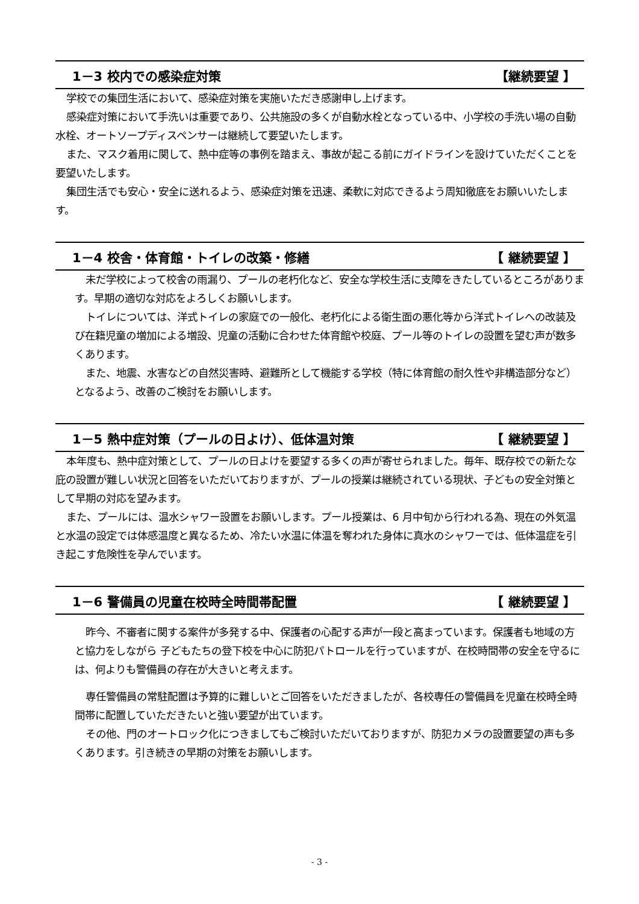1－3 校内での感染症対策 【継続要望 】
学校での集団生活において、感染症対策を実施いただき感謝申し上げます。
感染症対策において手洗いは重要であり、公共施設の多くが自動水栓となっている中、小学校の手洗い場の自動水栓、オートソープディスペンサーは継続して要望いたします。
また、マスク着用に関して、熱中症等の事例を踏まえ、事故が起こる前にガイドラインを設けていただくことを要望いたします。
集団生活でも安心・安全に送れるよう、感染症対策を迅速、柔軟に対応できるよう周知徹底をお願いいたします。
1－4 校舎・体育館・トイレの改築・修繕 【 継続要望 】
未だ学校によって校舎の雨漏り、プールの老朽化など、安全な学校生活に支障をきたしているところがあります。早期の適切な対応をよろしくお願いします。
トイレについては、洋式トイレの家庭での一般化、老朽化による衛生面の悪化等から洋式トイレへの改装及び在籍児童の増加による増設、児童の活動に合わせた体育館や校庭、プール等のトイレの設置を望む声が数多くあります。
また、地震、水害などの自然災害時、避難所として機能する学校（特に体育館の耐久性や非構造部分など）となるよう、改善のご検討をお願いします。
1－5 熱中症対策（プールの日よけ）、低体温対策 【 継続要望 】
本年度も、熱中症対策として、プールの日よけを要望する多くの声が寄せられました。毎年、既存校での新たな庇の設置が難しい状況と回答をいただいておりますが、プールの授業は継続されている現状、子どもの安全対策として早期の対応を望みます。
また、プールには、温水シャワー設置をお願いします。プール授業は、6 月中旬から行われる為、現在の外気温と水温の設定では体感温度と異なるため、冷たい水温に体温を奪われた身体に真水のシャワーでは、低体温症を引き起こす危険性を孕んでいます。
1－6 警備員の児童在校時全時間帯配置 【 継続要望 】
昨今、不審者に関する案件が多発する中、保護者の心配する声が一段と高まっています。保護者も地域の方と協力をしながら 子どもたちの登下校を中心に防犯パトロールを行っていますが、在校時間帯の安全を守るには、何よりも警備員の存在が大きいと考えます。
専任警備員の常駐配置は予算的に難しいとご回答をいただきましたが、各校専任の警備員を児童在校時全時間帯に配置していただきたいと強い要望が出ています。
その他、門のオートロック化につきましてもご検討いただいておりますが、防犯カメラの設置要望の声も多くあります。引き続きの早期の対策をお願いします。
- 3 -